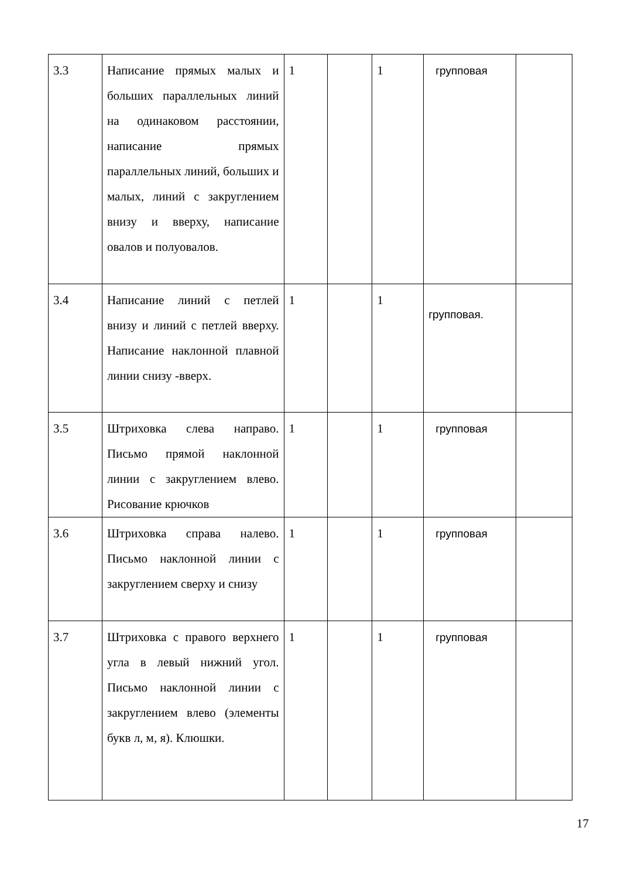| 3.3 | Написание прямых малых и больших параллельных линий на одинаковом расстоянии, написание прямых параллельных линий, больших и малых, линий с закруглением внизу и вверху, написание овалов и полуовалов. | 1 | | 1 | групповая | |
| 3.4 | Написание линий с петлей внизу и линий с петлей вверху. Написание наклонной плавной линии снизу -вверх. | 1 | | 1 | групповая. | |
| 3.5 | Штриховка слева направо. Письмо прямой наклонной линии с закруглением влево. Рисование крючков | 1 | | 1 | групповая | |
| 3.6 | Штриховка справа налево. Письмо наклонной линии с закруглением сверху и снизу | 1 | | 1 | групповая | |
| 3.7 | Штриховка с правого верхнего угла в левый нижний угол. Письмо наклонной линии с закруглением влево (элементы букв л, м, я). Клюшки. | 1 | | 1 | групповая | |
17